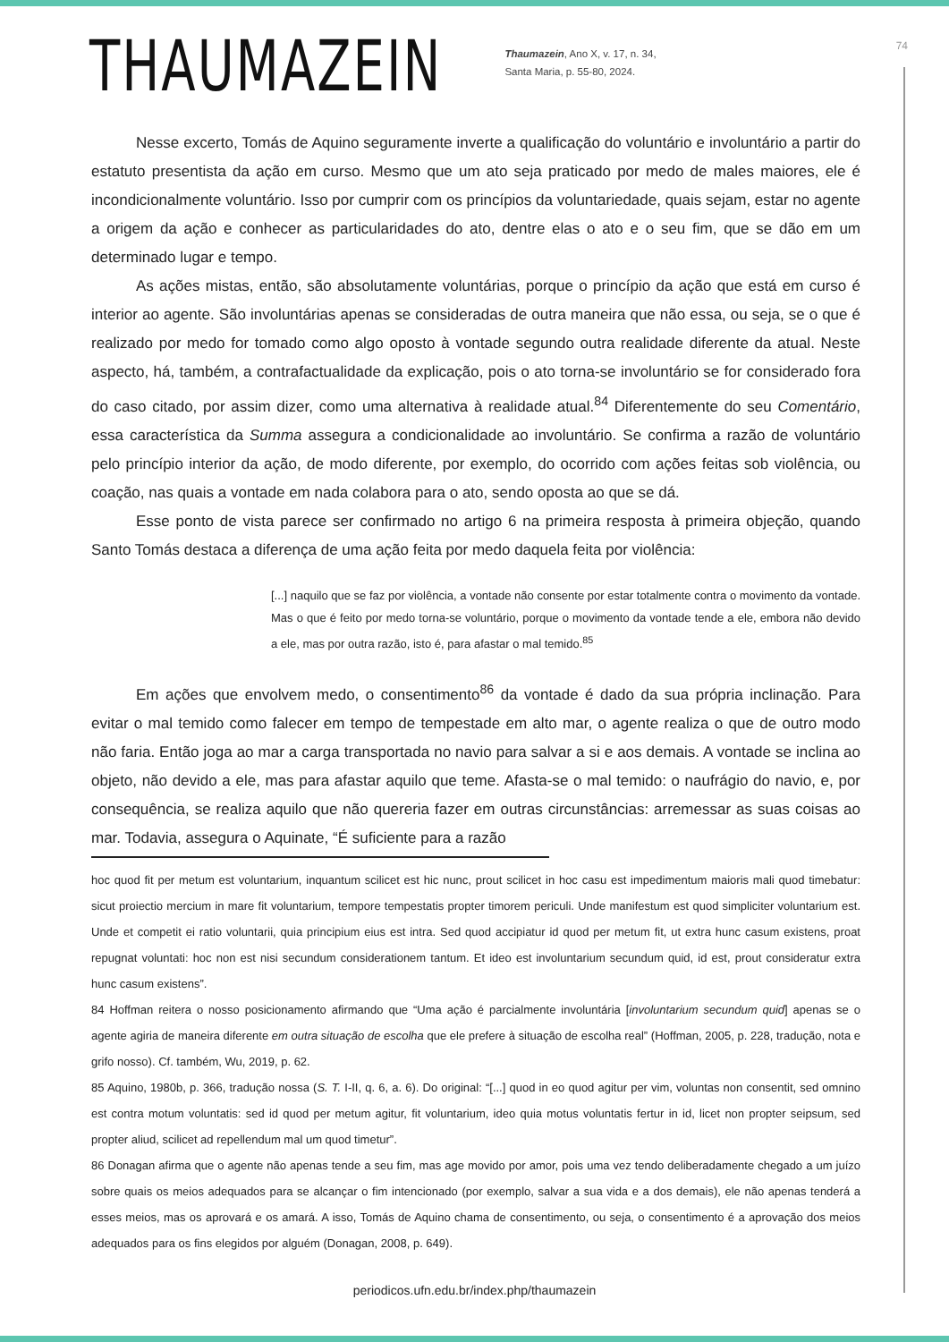THAUMAZEIN
Thaumazein, Ano X, v. 17, n. 34,
Santa Maria, p. 55-80, 2024.
74
Nesse excerto, Tomás de Aquino seguramente inverte a qualificação do voluntário e involuntário a partir do estatuto presentista da ação em curso. Mesmo que um ato seja praticado por medo de males maiores, ele é incondicionalmente voluntário. Isso por cumprir com os princípios da voluntariedade, quais sejam, estar no agente a origem da ação e conhecer as particularidades do ato, dentre elas o ato e o seu fim, que se dão em um determinado lugar e tempo.
As ações mistas, então, são absolutamente voluntárias, porque o princípio da ação que está em curso é interior ao agente. São involuntárias apenas se consideradas de outra maneira que não essa, ou seja, se o que é realizado por medo for tomado como algo oposto à vontade segundo outra realidade diferente da atual. Neste aspecto, há, também, a contrafactualidade da explicação, pois o ato torna-se involuntário se for considerado fora do caso citado, por assim dizer, como uma alternativa à realidade atual.<sup>84</sup> Diferentemente do seu Comentário, essa característica da Summa assegura a condicionalidade ao involuntário. Se confirma a razão de voluntário pelo princípio interior da ação, de modo diferente, por exemplo, do ocorrido com ações feitas sob violência, ou coação, nas quais a vontade em nada colabora para o ato, sendo oposta ao que se dá.
Esse ponto de vista parece ser confirmado no artigo 6 na primeira resposta à primeira objeção, quando Santo Tomás destaca a diferença de uma ação feita por medo daquela feita por violência:
[...] naquilo que se faz por violência, a vontade não consente por estar totalmente contra o movimento da vontade. Mas o que é feito por medo torna-se voluntário, porque o movimento da vontade tende a ele, embora não devido a ele, mas por outra razão, isto é, para afastar o mal temido.<sup>85</sup>
Em ações que envolvem medo, o consentimento<sup>86</sup> da vontade é dado da sua própria inclinação. Para evitar o mal temido como falecer em tempo de tempestade em alto mar, o agente realiza o que de outro modo não faria. Então joga ao mar a carga transportada no navio para salvar a si e aos demais. A vontade se inclina ao objeto, não devido a ele, mas para afastar aquilo que teme. Afasta-se o mal temido: o naufrágio do navio, e, por consequência, se realiza aquilo que não quereria fazer em outras circunstâncias: arremessar as suas coisas ao mar. Todavia, assegura o Aquinate, “É suficiente para a razão
hoc quod fit per metum est voluntarium, inquantum scilicet est hic nunc, prout scilicet in hoc casu est impedimentum maioris mali quod timebatur: sicut proiectio mercium in mare fit voluntarium, tempore tempestatis propter timorem periculi. Unde manifestum est quod simpliciter voluntarium est. Unde et competit ei ratio voluntarii, quia principium eius est intra. Sed quod accipiatur id quod per metum fit, ut extra hunc casum existens, proat repugnat voluntati: hoc non est nisi secundum considerationem tantum. Et ideo est involuntarium secundum quid, id est, prout consideratur extra hunc casum existens”.
84 Hoffman reitera o nosso posicionamento afirmando que “Uma ação é parcialmente involuntária [involuntarium secundum quid] apenas se o agente agiria de maneira diferente em outra situação de escolha que ele prefere à situação de escolha real” (Hoffman, 2005, p. 228, tradução, nota e grifo nosso). Cf. também, Wu, 2019, p. 62.
85 Aquino, 1980b, p. 366, tradução nossa (S. T. I-II, q. 6, a. 6). Do original: “[...] quod in eo quod agitur per vim, voluntas non consentit, sed omnino est contra motum voluntatis: sed id quod per metum agitur, fit voluntarium, ideo quia motus voluntatis fertur in id, licet non propter seipsum, sed propter aliud, scilicet ad repellendum mal um quod timetur”.
86 Donagan afirma que o agente não apenas tende a seu fim, mas age movido por amor, pois uma vez tendo deliberadamente chegado a um juízo sobre quais os meios adequados para se alcançar o fim intencionado (por exemplo, salvar a sua vida e a dos demais), ele não apenas tenderá a esses meios, mas os aprovará e os amará. A isso, Tomás de Aquino chama de consentimento, ou seja, o consentimento é a aprovação dos meios adequados para os fins elegidos por alguém (Donagan, 2008, p. 649).
periodicos.ufn.edu.br/index.php/thaumazein